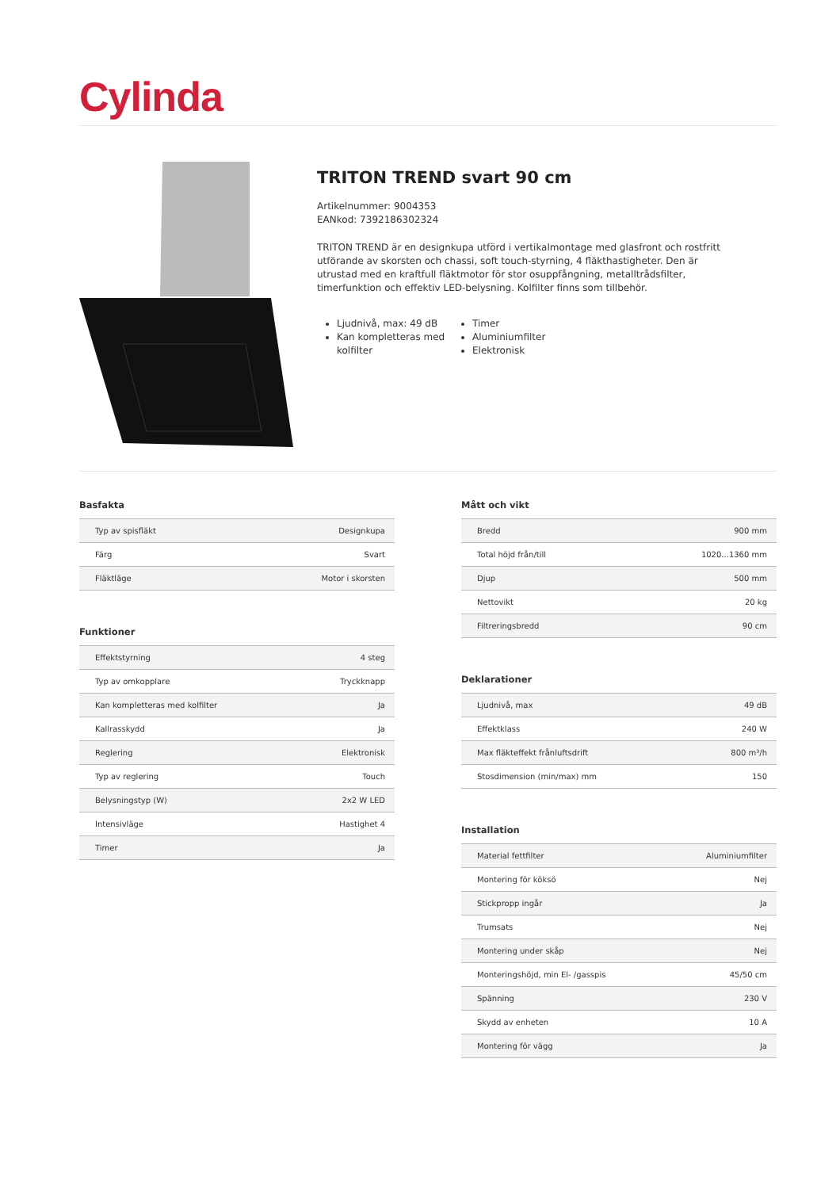Cylinda
TRITON TREND svart 90 cm
Artikelnummer: 9004353
EANkod: 7392186302324
TRITON TREND är en designkupa utförd i vertikalmontage med glasfront och rostfritt utförande av skorsten och chassi, soft touch-styrning, 4 fläkthastigheter. Den är utrustad med en kraftfull fläktmotor för stor osuppfångning, metalltrådsfilter, timerfunktion och effektiv LED-belysning. Kolfilter finns som tillbehör.
Ljudnivå, max: 49 dB
Kan kompletteras med kolfilter
Timer
Aluminiumfilter
Elektronisk
Basfakta
| Typ av spisfläkt | Designkupa |
| Färg | Svart |
| Fläktläge | Motor i skorsten |
Funktioner
| Effektstyrning | 4 steg |
| Typ av omkopplare | Tryckknapp |
| Kan kompletteras med kolfilter | Ja |
| Kallrasskydd | Ja |
| Reglering | Elektronisk |
| Typ av reglering | Touch |
| Belysningstyp (W) | 2x2 W LED |
| Intensivläge | Hastighet 4 |
| Timer | Ja |
Mått och vikt
| Bredd | 900 mm |
| Total höjd från/till | 1020...1360 mm |
| Djup | 500 mm |
| Nettovikt | 20 kg |
| Filtreringsbredd | 90 cm |
Deklarationer
| Ljudnivå, max | 49 dB |
| Effektklass | 240 W |
| Max fläkteffekt frånluftsdrift | 800 m³/h |
| Stosdimension (min/max) mm | 150 |
Installation
| Material fettfilter | Aluminiumfilter |
| Montering för köksö | Nej |
| Stickpropp ingår | Ja |
| Trumsats | Nej |
| Montering under skåp | Nej |
| Monteringshöjd, min El- /gasspis | 45/50 cm |
| Spänning | 230 V |
| Skydd av enheten | 10 A |
| Montering för vägg | Ja |